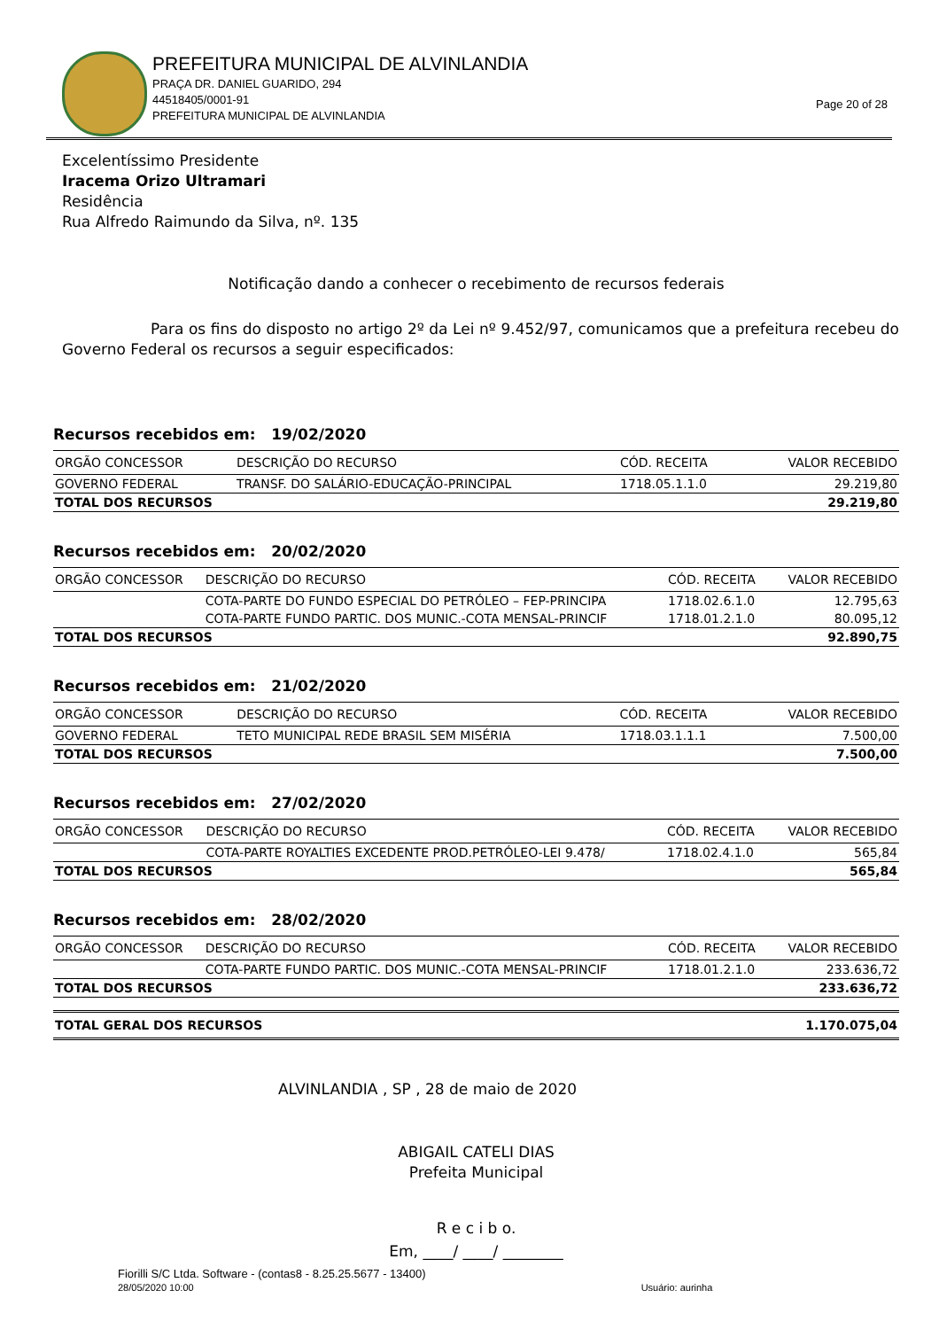PREFEITURA MUNICIPAL DE ALVINLANDIA
PRAÇA DR. DANIEL GUARIDO, 294
44518405/0001-91
PREFEITURA MUNICIPAL DE ALVINLANDIA
Page 20 of 28
Excelentíssimo Presidente
Iracema Orizo Ultramari
Residência
Rua Alfredo Raimundo da Silva, nº. 135
Notificação dando a conhecer o recebimento de recursos federais
Para os fins do disposto no artigo 2º da Lei nº 9.452/97, comunicamos que a prefeitura recebeu do Governo Federal os recursos a seguir especificados:
Recursos recebidos em: 19/02/2020
| ORGÃO CONCESSOR | DESCRIÇÃO DO RECURSO | CÓD. RECEITA | VALOR RECEBIDO |
| --- | --- | --- | --- |
| GOVERNO FEDERAL | TRANSF. DO SALÁRIO-EDUCAÇÃO-PRINCIPAL | 1718.05.1.1.0 | 29.219,80 |
| TOTAL DOS RECURSOS | | | 29.219,80 |
Recursos recebidos em: 20/02/2020
| ORGÃO CONCESSOR | DESCRIÇÃO DO RECURSO | CÓD. RECEITA | VALOR RECEBIDO |
| --- | --- | --- | --- |
| | COTA-PARTE DO FUNDO ESPECIAL DO PETRÓLEO – FEP-PRINCIPA | 1718.02.6.1.0 | 12.795,63 |
| | COTA-PARTE FUNDO PARTIC. DOS MUNIC.-COTA MENSAL-PRINCIF | 1718.01.2.1.0 | 80.095,12 |
| TOTAL DOS RECURSOS | | | 92.890,75 |
Recursos recebidos em: 21/02/2020
| ORGÃO CONCESSOR | DESCRIÇÃO DO RECURSO | CÓD. RECEITA | VALOR RECEBIDO |
| --- | --- | --- | --- |
| GOVERNO FEDERAL | TETO MUNICIPAL REDE BRASIL SEM MISÉRIA | 1718.03.1.1.1 | 7.500,00 |
| TOTAL DOS RECURSOS | | | 7.500,00 |
Recursos recebidos em: 27/02/2020
| ORGÃO CONCESSOR | DESCRIÇÃO DO RECURSO | CÓD. RECEITA | VALOR RECEBIDO |
| --- | --- | --- | --- |
| | COTA-PARTE ROYALTIES EXCEDENTE PROD.PETRÓLEO-LEI 9.478/ | 1718.02.4.1.0 | 565,84 |
| TOTAL DOS RECURSOS | | | 565,84 |
Recursos recebidos em: 28/02/2020
| ORGÃO CONCESSOR | DESCRIÇÃO DO RECURSO | CÓD. RECEITA | VALOR RECEBIDO |
| --- | --- | --- | --- |
| | COTA-PARTE FUNDO PARTIC. DOS MUNIC.-COTA MENSAL-PRINCIF | 1718.01.2.1.0 | 233.636,72 |
| TOTAL DOS RECURSOS | | | 233.636,72 |
| TOTAL GERAL DOS RECURSOS | 1.170.075,04 |
ALVINLANDIA , SP , 28 de maio de 2020
ABIGAIL CATELI DIAS
Prefeita Municipal
R e c i b o.
Em, ____/ ____/ ________
Fiorilli S/C Ltda. Software - (contas8 - 8.25.25.5677 - 13400)
28/05/2020 10:00 Usuário: aurinha